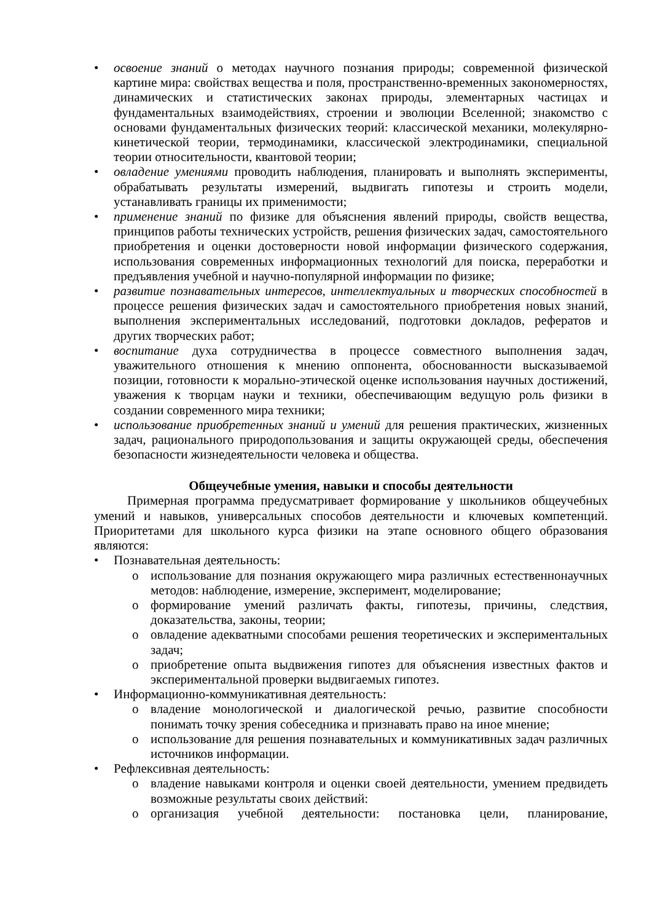• освоение знаний о методах научного познания природы; современной физической картине мира: свойствах вещества и поля, пространственно-временных закономерностях, динамических и статистических законах природы, элементарных частицах и фундаментальных взаимодействиях, строении и эволюции Вселенной; знакомство с основами фундаментальных физических теорий: классической механики, молекулярно-кинетической теории, термодинамики, классической электродинамики, специальной теории относительности, квантовой теории;
• овладение умениями проводить наблюдения, планировать и выполнять эксперименты, обрабатывать результаты измерений, выдвигать гипотезы и строить модели, устанавливать границы их применимости;
• применение знаний по физике для объяснения явлений природы, свойств вещества, принципов работы технических устройств, решения физических задач, самостоятельного приобретения и оценки достоверности новой информации физического содержания, использования современных информационных технологий для поиска, переработки и предъявления учебной и научно-популярной информации по физике;
• развитие познавательных интересов, интеллектуальных и творческих способностей в процессе решения физических задач и самостоятельного приобретения новых знаний, выполнения экспериментальных исследований, подготовки докладов, рефератов и других творческих работ;
• воспитание духа сотрудничества в процессе совместного выполнения задач, уважительного отношения к мнению оппонента, обоснованности высказываемой позиции, готовности к морально-этической оценке использования научных достижений, уважения к творцам науки и техники, обеспечивающим ведущую роль физики в создании современного мира техники;
• использование приобретенных знаний и умений для решения практических, жизненных задач, рационального природопользования и защиты окружающей среды, обеспечения безопасности жизнедеятельности человека и общества.
Общеучебные умения, навыки и способы деятельности
Примерная программа предусматривает формирование у школьников общеучебных умений и навыков, универсальных способов деятельности и ключевых компетенций. Приоритетами для школьного курса физики на этапе основного общего образования являются:
• Познавательная деятельность:
o использование для познания окружающего мира различных естественнонаучных методов: наблюдение, измерение, эксперимент, моделирование;
o формирование умений различать факты, гипотезы, причины, следствия, доказательства, законы, теории;
o овладение адекватными способами решения теоретических и экспериментальных задач;
o приобретение опыта выдвижения гипотез для объяснения известных фактов и экспериментальной проверки выдвигаемых гипотез.
• Информационно-коммуникативная деятельность:
o владение монологической и диалогической речью, развитие способности понимать точку зрения собеседника и признавать право на иное мнение;
o использование для решения познавательных и коммуникативных задач различных источников информации.
• Рефлексивная деятельность:
o владение навыками контроля и оценки своей деятельности, умением предвидеть возможные результаты своих действий:
o организация учебной деятельности: постановка цели, планирование,